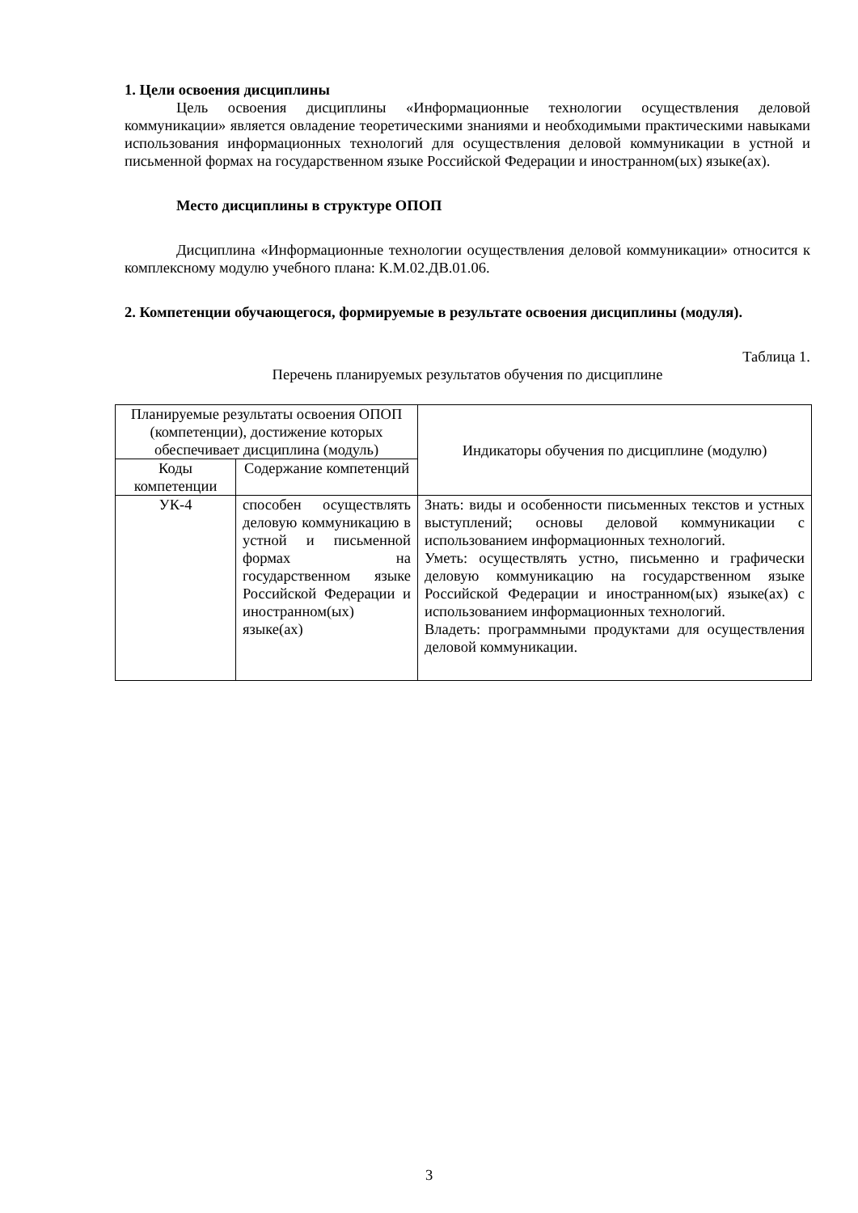1. Цели освоения дисциплины
Цель освоения дисциплины «Информационные технологии осуществления деловой коммуникации» является овладение теоретическими знаниями и необходимыми практическими навыками использования информационных технологий для осуществления деловой коммуникации в устной и письменной формах на государственном языке Российской Федерации и иностранном(ых) языке(ах).
Место дисциплины в структуре ОПОП
Дисциплина «Информационные технологии осуществления деловой коммуникации» относится к комплексному модулю учебного плана: К.М.02.ДВ.01.06.
2. Компетенции обучающегося, формируемые в результате освоения дисциплины (модуля).
Таблица 1.
Перечень планируемых результатов обучения по дисциплине
| Планируемые результаты освоения ОПОП (компетенции), достижение которых обеспечивает дисциплина (модуль) | | Индикаторы обучения по дисциплине (модулю) |
| --- | --- | --- |
| Коды компетенции | Содержание компетенций | |
| УК-4 | способен осуществлять деловую коммуникацию в устной и письменной формах на государственном языке Российской Федерации и иностранном(ых) языке(ах) | Знать: виды и особенности письменных текстов и устных выступлений; основы деловой коммуникации с использованием информационных технологий. Уметь: осуществлять устно, письменно и графически деловую коммуникацию на государственном языке Российской Федерации и иностранном(ых) языке(ах) с использованием информационных технологий. Владеть: программными продуктами для осуществления деловой коммуникации. |
3